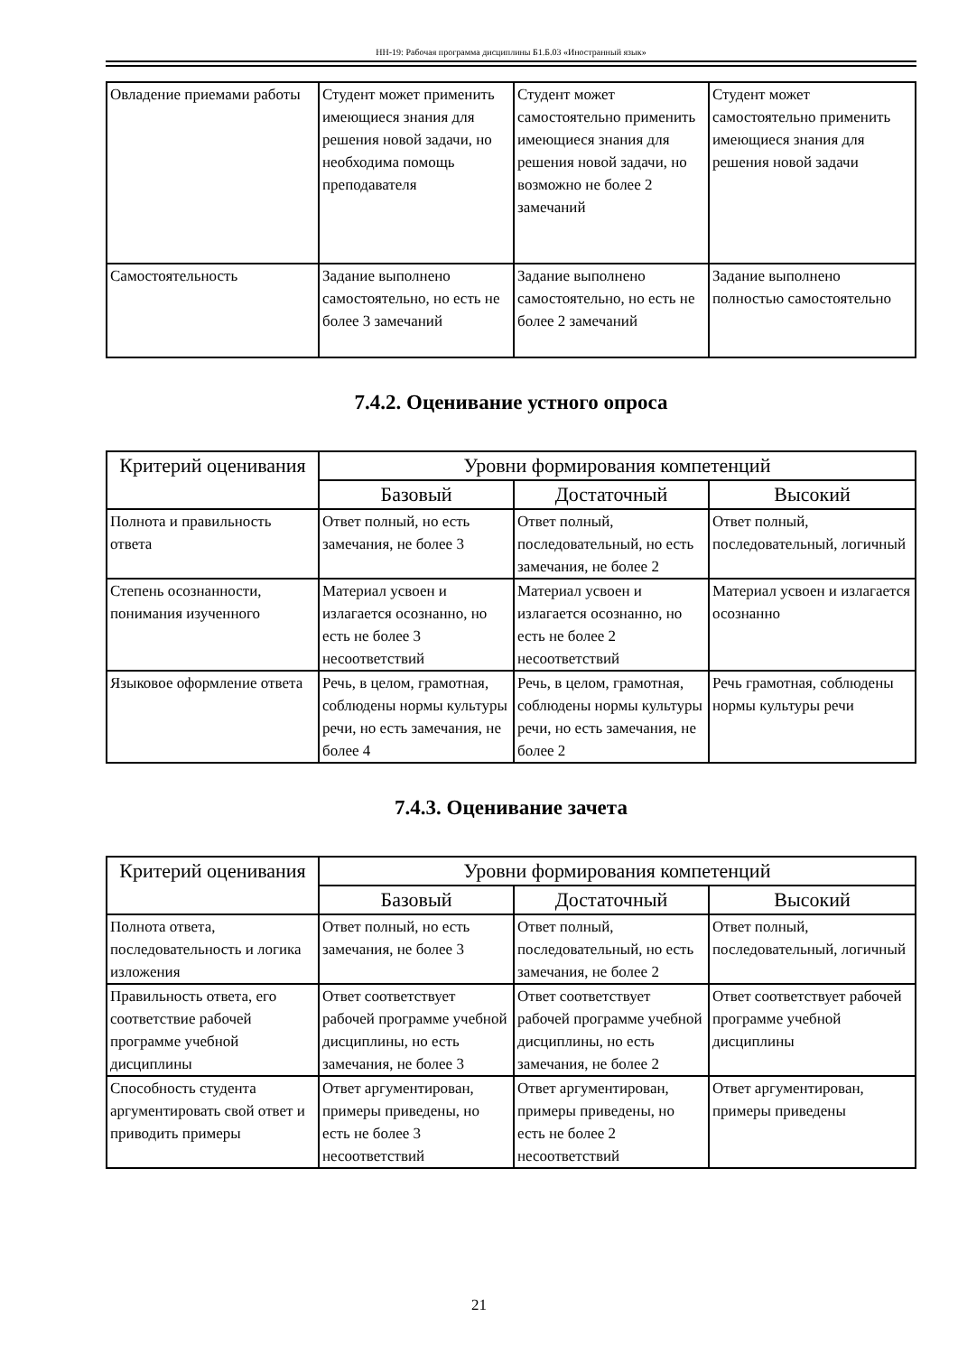НН-19: Рабочая программа дисциплины Б1.Б.03 «Иностранный язык»
| Овладение приемами работы | Студент может применить имеющиеся знания для решения новой задачи, но необходима помощь преподавателя | Студент может самостоятельно применить имеющиеся знания для решения новой задачи, но возможно не более 2 замечаний | Студент может самостоятельно применить имеющиеся знания для решения новой задачи |
| Самостоятельность | Задание выполнено самостоятельно, но есть не более 3 замечаний | Задание выполнено самостоятельно, но есть не более 2 замечаний | Задание выполнено полностью самостоятельно |
7.4.2. Оценивание устного опроса
| Критерий оценивания | Уровни формирования компетенций | | |
| --- | --- | --- | --- |
| | Базовый | Достаточный | Высокий |
| Полнота и правильность ответа | Ответ полный, но есть замечания, не более 3 | Ответ полный, последовательный, но есть замечания, не более 2 | Ответ полный, последовательный, логичный |
| Степень осознанности, понимания изученного | Материал усвоен и излагается осознанно, но есть не более 3 несоответствий | Материал усвоен и излагается осознанно, но есть не более 2 несоответствий | Материал усвоен и излагается осознанно |
| Языковое оформление ответа | Речь, в целом, грамотная, соблюдены нормы культуры речи, но есть замечания, не более 4 | Речь, в целом, грамотная, соблюдены нормы культуры речи, но есть замечания, не более 2 | Речь грамотная, соблюдены нормы культуры речи |
7.4.3. Оценивание зачета
| Критерий оценивания | Уровни формирования компетенций | | |
| --- | --- | --- | --- |
| | Базовый | Достаточный | Высокий |
| Полнота ответа, последовательность и логика изложения | Ответ полный, но есть замечания, не более 3 | Ответ полный, последовательный, но есть замечания, не более 2 | Ответ полный, последовательный, логичный |
| Правильность ответа, его соответствие рабочей программе учебной дисциплины | Ответ соответствует рабочей программе учебной дисциплины, но есть замечания, не более 3 | Ответ соответствует рабочей программе учебной дисциплины, но есть замечания, не более 2 | Ответ соответствует рабочей программе учебной дисциплины |
| Способность студента аргументировать свой ответ и приводить примеры | Ответ аргументирован, примеры приведены, но есть не более 3 несоответствий | Ответ аргументирован, примеры приведены, но есть не более 2 несоответствий | Ответ аргументирован, примеры приведены |
21